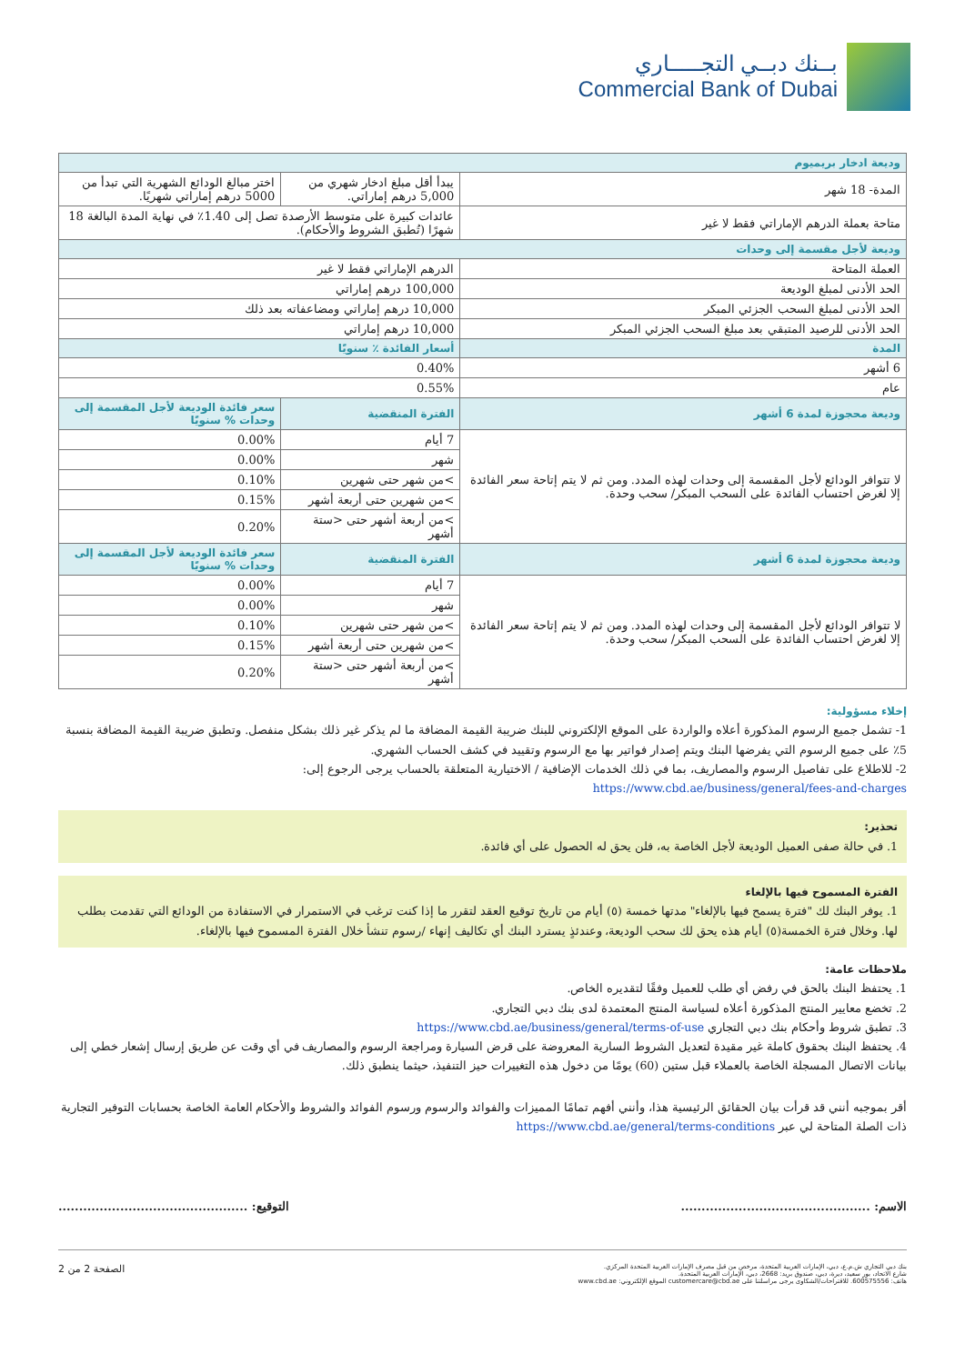بــنك دبــي التجـــــاري
Commercial Bank of Dubai
| وديعة ادخار بريميوم | | |
| المدة- 18 شهر | يبدأ أقل مبلغ ادخار شهري من 5,000 درهم إماراتي. | اختر مبالغ الودائع الشهرية التي تبدأ من 5000 درهم إماراتي شهريًا. |
| متاحة بعملة الدرهم الإماراتي فقط لا غير | عائدات كبيرة على متوسط الأرصدة تصل إلى 1.40٪ في نهاية المدة البالغة 18 شهرًا (تُطبق الشروط والأحكام). | |
| وديعة لأجل مقسمة إلى وحدات | | |
| العملة المتاحة | الدرهم الإماراتي فقط لا غير | |
| الحد الأدنى لمبلغ الوديعة | 100,000 درهم إماراتي | |
| الحد الأدنى لمبلغ السحب الجزئي المبكر | 10,000 درهم إماراتي ومضاعفاته بعد ذلك | |
| الحد الأدنى للرصيد المتبقي بعد مبلغ السحب الجزئي المبكر | 10,000 درهم إماراتي | |
| المدة | أسعار الفائدة ٪ سنويًا | |
| 6 أشهر | 0.40% | |
| عام | 0.55% | |
| وديعة محجوزة لمدة 6 أشهر | الفترة المنقضية | سعر فائدة الوديعة لأجل المقسمة إلى وحدات % سنويًا |
| لا تتوافر الودائع لأجل المقسمة إلى وحدات لهذه المدد. ومن ثم لا يتم إتاحة سعر الفائدة إلا لغرض احتساب الفائدة على السحب المبكر/ سحب وحدة. | 7 أيام | 0.00% |
| | شهر | 0.00% |
| | >من شهر حتى شهرين | 0.10% |
| | >من شهرين حتى أربعة أشهر | 0.15% |
| | >من أربعة أشهر حتى <ستة أشهر | 0.20% |
| وديعة محجوزة لمدة 6 أشهر | الفترة المنقضية | سعر فائدة الوديعة لأجل المقسمة إلى وحدات % سنويًا |
| لا تتوافر الودائع لأجل المقسمة إلى وحدات لهذه المدد. ومن ثم لا يتم إتاحة سعر الفائدة إلا لغرض احتساب الفائدة على السحب المبكر/ سحب وحدة. | 7 أيام | 0.00% |
| | شهر | 0.00% |
| | >من شهر حتى شهرين | 0.10% |
| | >من شهرين حتى أربعة أشهر | 0.15% |
| | >من أربعة أشهر حتى <ستة أشهر | 0.20% |
إخلاء مسؤولية:
1- تشمل جميع الرسوم المذكورة أعلاه والواردة على الموقع الإلكتروني للبنك ضريبة القيمة المضافة ما لم يذكر غير ذلك بشكل منفصل. وتطبق ضريبة القيمة المضافة بنسبة 5٪ على جميع الرسوم التي يفرضها البنك ويتم إصدار فواتير بها مع الرسوم وتقييد في كشف الحساب الشهري.
2- للاطلاع على تفاصيل الرسوم والمصاريف، بما في ذلك الخدمات الإضافية / الاختيارية المتعلقة بالحساب يرجى الرجوع إلى:
https://www.cbd.ae/business/general/fees-and-charges
تحذير:
1. في حالة صفى العميل الوديعة لأجل الخاصة به، فلن يحق له الحصول على أي فائدة.
الفترة المسموح فيها بالإلغاء
1. يوفر البنك لك "فترة يسمح فيها بالإلغاء" مدتها خمسة (٥) أيام من تاريخ توقيع العقد لتقرر ما إذا كنت ترغب في الاستمرار في الاستفادة من الودائع التي تقدمت بطلب لها. وخلال فترة الخمسة(٥) أيام هذه يحق لك سحب الوديعة، وعندئذٍ يسترد البنك أي تكاليف إنهاء /رسوم تنشأ خلال الفترة المسموح فيها بالإلغاء.
ملاحظات عامة:
1. يحتفظ البنك بالحق في رفض أي طلب للعميل وفقًا لتقديره الخاص.
2. تخضع معايير المنتج المذكورة أعلاه لسياسة المنتج المعتمدة لدى بنك دبي التجاري.
3. تطبق شروط وأحكام بنك دبي التجاري https://www.cbd.ae/business/general/terms-of-use
4. يحتفظ البنك بحقوق كاملة غير مقيدة لتعديل الشروط السارية المعروضة على قرض السيارة ومراجعة الرسوم والمصاريف في أي وقت عن طريق إرسال إشعار خطي إلى بيانات الاتصال المسجلة الخاصة بالعملاء قبل ستين (60) يومًا من دخول هذه التغييرات حيز التنفيذ، حيثما ينطبق ذلك.
أقر بموجبه أنني قد قرأت بيان الحقائق الرئيسية هذا، وأنني أفهم تمامًا المميزات والفوائد والرسوم ورسوم الفوائد والشروط والأحكام العامة الخاصة بحسابات التوفير التجارية ذات الصلة المتاحة لي عبر https://www.cbd.ae/general/terms-conditions
الاسم: .............................................. التوقيع: ..............................................
بنك دبي التجاري ش.م.ع، دبي، الإمارات العربية المتحدة، مرخص من قبل مصرف الإمارات العربية المتحدة المركزي.
شارع الاتحاد، بور سعيد، ديرة، دبي، صندوق بريد: 2668، دبي، الإمارات العربية المتحدة.
هاتف: 600575556. للاقتراحات/الشكاوى يرجى مراسلتنا على customercare@cbd.ae الموقع الإلكتروني: www.cbd.ae
الصفحة 2 من 2